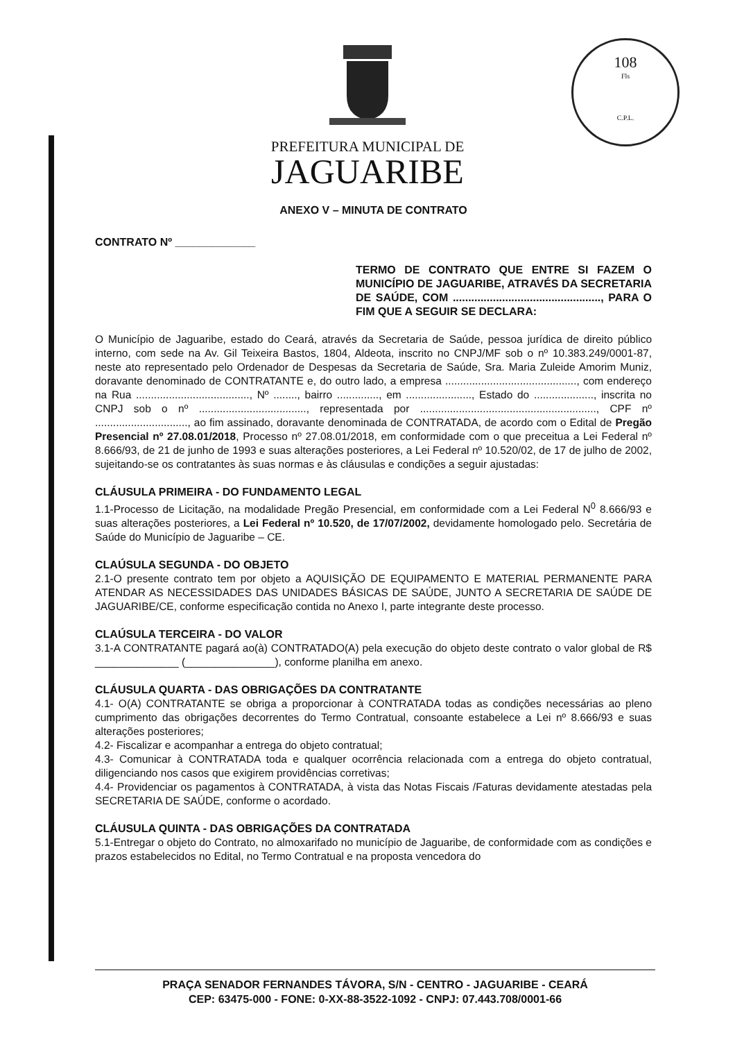108
Fls
C.P.L.
PREFEITURA MUNICIPAL DE
JAGUARIBE
ANEXO V – MINUTA DE CONTRATO
CONTRATO Nº _____________
TERMO DE CONTRATO QUE ENTRE SI FAZEM O MUNICÍPIO DE JAGUARIBE, ATRAVÉS DA SECRETARIA DE SAÚDE, COM ................................................, PARA O FIM QUE A SEGUIR SE DECLARA:
O Município de Jaguaribe, estado do Ceará, através da Secretaria de Saúde, pessoa jurídica de direito público interno, com sede na Av. Gil Teixeira Bastos, 1804, Aldeota, inscrito no CNPJ/MF sob o nº 10.383.249/0001-87, neste ato representado pelo Ordenador de Despesas da Secretaria de Saúde, Sra. Maria Zuleide Amorim Muniz, doravante denominado de CONTRATANTE e, do outro lado, a empresa ............................................, com endereço na Rua ......................................, Nº ........, bairro .............., em ......................, Estado do ...................., inscrita no CNPJ sob o nº ...................................., representada por ..........................................................., CPF nº ..............................., ao fim assinado, doravante denominada de CONTRATADA, de acordo com o Edital de Pregão Presencial nº 27.08.01/2018, Processo nº 27.08.01/2018, em conformidade com o que preceitua a Lei Federal nº 8.666/93, de 21 de junho de 1993 e suas alterações posteriores, a Lei Federal nº 10.520/02, de 17 de julho de 2002, sujeitando-se os contratantes às suas normas e às cláusulas e condições a seguir ajustadas:
CLÁUSULA PRIMEIRA - DO FUNDAMENTO LEGAL
1.1-Processo de Licitação, na modalidade Pregão Presencial, em conformidade com a Lei Federal N<sup>0</sup> 8.666/93 e suas alterações posteriores, a Lei Federal nº 10.520, de 17/07/2002, devidamente homologado pelo. Secretária de Saúde do Município de Jaguaribe – CE.
CLAÚSULA SEGUNDA - DO OBJETO
2.1-O presente contrato tem por objeto a AQUISIÇÃO DE EQUIPAMENTO E MATERIAL PERMANENTE PARA ATENDAR AS NECESSIDADES DAS UNIDADES BÁSICAS DE SAÚDE, JUNTO A SECRETARIA DE SAÚDE DE JAGUARIBE/CE, conforme especificação contida no Anexo I, parte integrante deste processo.
CLAÚSULA TERCEIRA - DO VALOR
3.1-A CONTRATANTE pagará ao(à) CONTRATADO(A) pela execução do objeto deste contrato o valor global de R$ ______________ (_______________), conforme planilha em anexo.
CLÁUSULA QUARTA - DAS OBRIGAÇÕES DA CONTRATANTE
4.1- O(A) CONTRATANTE se obriga a proporcionar à CONTRATADA todas as condições necessárias ao pleno cumprimento das obrigações decorrentes do Termo Contratual, consoante estabelece a Lei nº 8.666/93 e suas alterações posteriores;
4.2- Fiscalizar e acompanhar a entrega do objeto contratual;
4.3- Comunicar à CONTRATADA toda e qualquer ocorrência relacionada com a entrega do objeto contratual, diligenciando nos casos que exigirem providências corretivas;
4.4- Providenciar os pagamentos à CONTRATADA, à vista das Notas Fiscais /Faturas devidamente atestadas pela SECRETARIA DE SAÚDE, conforme o acordado.
CLÁUSULA QUINTA - DAS OBRIGAÇÕES DA CONTRATADA
5.1-Entregar o objeto do Contrato, no almoxarifado no município de Jaguaribe, de conformidade com as condições e prazos estabelecidos no Edital, no Termo Contratual e na proposta vencedora do
PRAÇA SENADOR FERNANDES TÁVORA, S/N - CENTRO - JAGUARIBE - CEARÁ
CEP: 63475-000 - FONE: 0-XX-88-3522-1092 - CNPJ: 07.443.708/0001-66